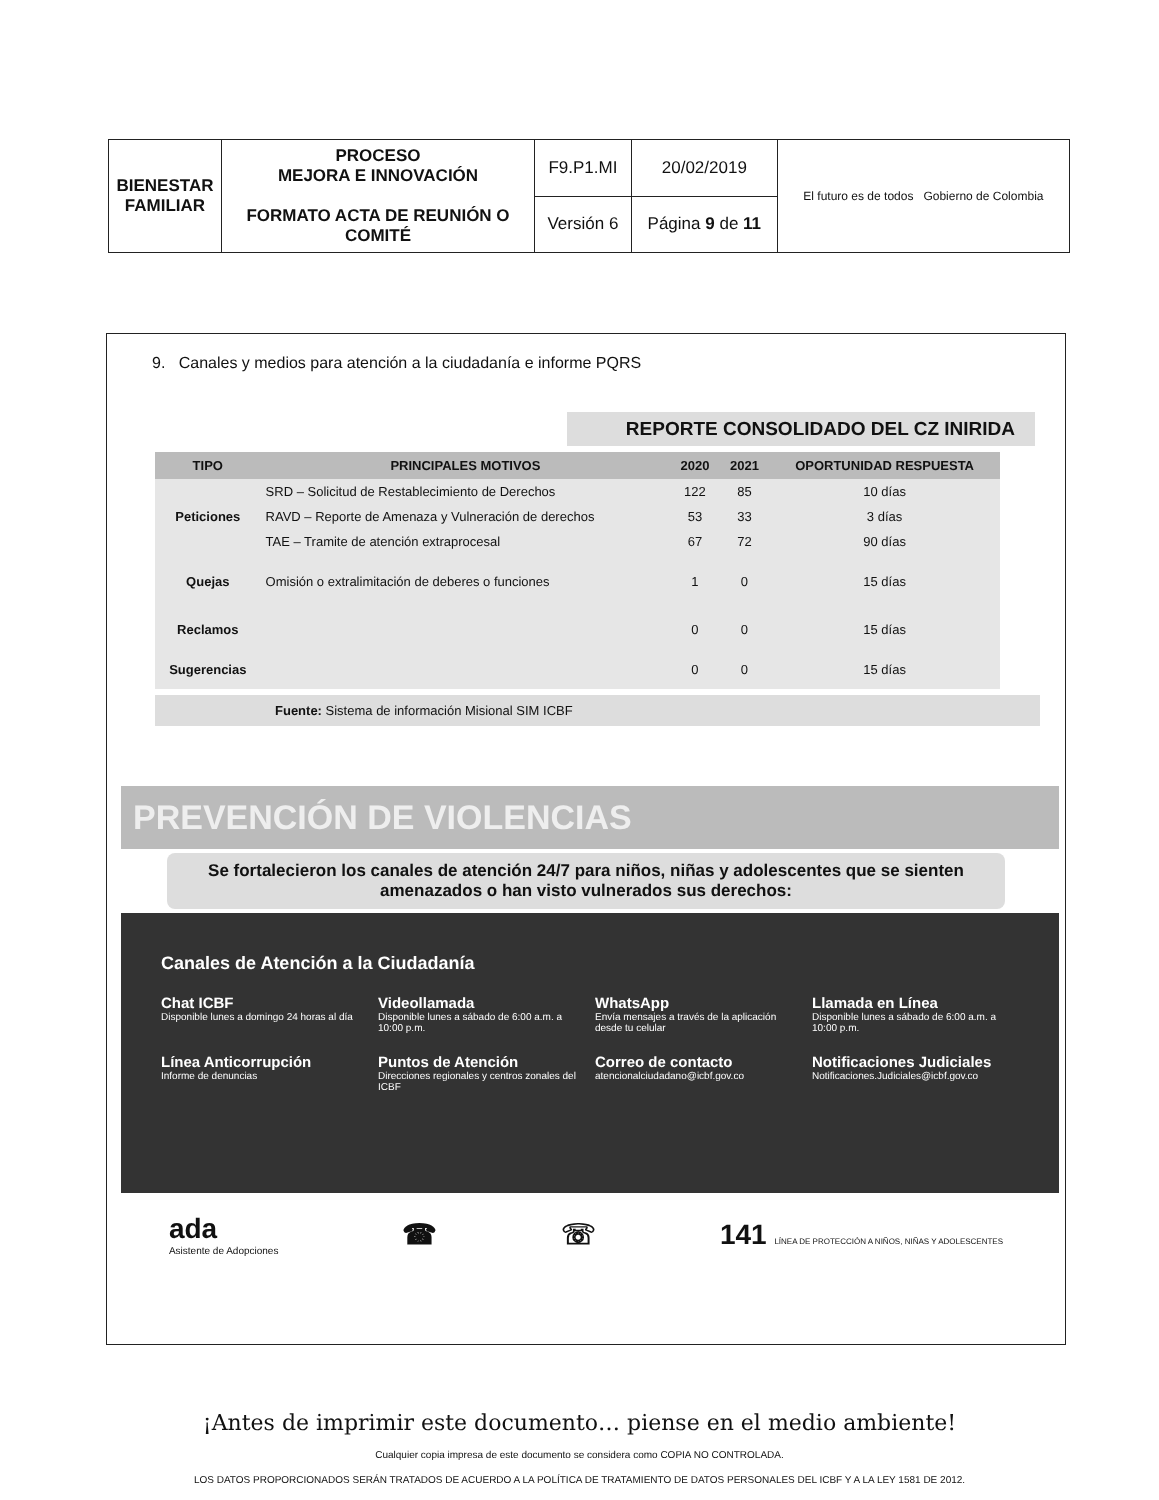| BIENESTAR FAMILIAR | PROCESO MEJORA E INNOVACIÓN FORMATO ACTA DE REUNIÓN O COMITÉ | F9.P1.MI | 20/02/2019 | El futuro es de todos Gobierno de Colombia |
| | | Versión 6 | Página 9 de 11 | |
9. Canales y medios para atención a la ciudadanía e informe PQRS
REPORTE CONSOLIDADO DEL CZ INIRIDA
| TIPO | PRINCIPALES MOTIVOS | 2020 | 2021 | OPORTUNIDAD RESPUESTA |
| --- | --- | --- | --- | --- |
| Peticiones | SRD – Solicitud de Restablecimiento de Derechos | 122 | 85 | 10 días |
| | RAVD – Reporte de Amenaza y Vulneración de derechos | 53 | 33 | 3 días |
| | TAE – Tramite de atención extraprocesal | 67 | 72 | 90 días |
| Quejas | Omisión o extralimitación de deberes o funciones | 1 | 0 | 15 días |
| Reclamos | | 0 | 0 | 15 días |
| Sugerencias | | 0 | 0 | 15 días |
Fuente: Sistema de información Misional SIM ICBF
PREVENCIÓN DE VIOLENCIAS
Se fortalecieron los canales de atención 24/7 para niños, niñas y adolescentes que se sienten amenazados o han visto vulnerados sus derechos:
Canales de Atención a la Ciudadanía
Chat ICBF
Disponible lunes a domingo 24 horas al día
Videollamada
Disponible lunes a sábado de 6:00 a.m. a 10:00 p.m.
WhatsApp
Envía mensajes a través de la aplicación desde tu celular
Llamada en Línea
Disponible lunes a sábado de 6:00 a.m. a 10:00 p.m.
Línea Anticorrupción
Informe de denuncias
Puntos de Atención
Direcciones regionales y centros zonales del ICBF
Correo de contacto
atencionalciudadano@icbf.gov.co
Notificaciones Judiciales
Notificaciones.Judiciales@icbf.gov.co
ada
Asistente de Adopciones
☎ ☏
141 LÍNEA DE PROTECCIÓN A NIÑOS, NIÑAS Y ADOLESCENTES
¡Antes de imprimir este documento… piense en el medio ambiente!
Cualquier copia impresa de este documento se considera como COPIA NO CONTROLADA.
LOS DATOS PROPORCIONADOS SERÁN TRATADOS DE ACUERDO A LA POLÍTICA DE TRATAMIENTO DE DATOS PERSONALES DEL ICBF Y A LA LEY 1581 DE 2012.